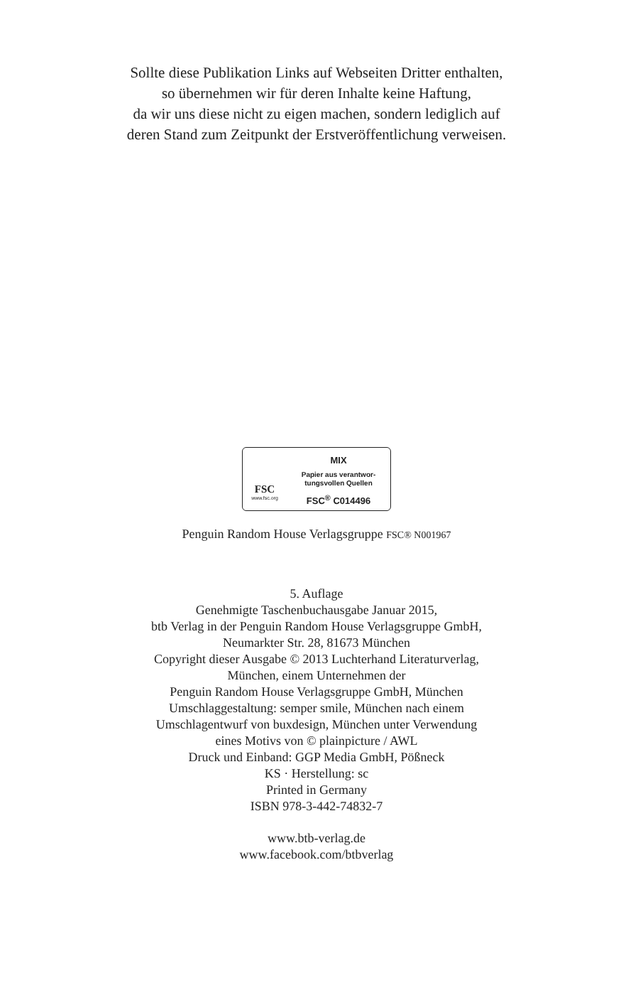Sollte diese Publikation Links auf Webseiten Dritter enthalten,
so übernehmen wir für deren Inhalte keine Haftung,
da wir uns diese nicht zu eigen machen, sondern lediglich auf
deren Stand zum Zeitpunkt der Erstveröffentlichung verweisen.
FSC
www.fsc.org
MIX
Papier aus verantwor-
tungsvollen Quellen
FSC<sup>®</sup> C014496
Penguin Random House Verlagsgruppe FSC® N001967
5. Auflage
Genehmigte Taschenbuchausgabe Januar 2015,
btb Verlag in der Penguin Random House Verlagsgruppe GmbH,
Neumarkter Str. 28, 81673 München
Copyright dieser Ausgabe © 2013 Luchterhand Literaturverlag,
München, einem Unternehmen der
Penguin Random House Verlagsgruppe GmbH, München
Umschlaggestaltung: semper smile, München nach einem
Umschlagentwurf von buxdesign, München unter Verwendung
eines Motivs von © plainpicture / AWL
Druck und Einband: GGP Media GmbH, Pößneck
KS · Herstellung: sc
Printed in Germany
ISBN 978-3-442-74832-7
www.btb-verlag.de
www.facebook.com/btbverlag